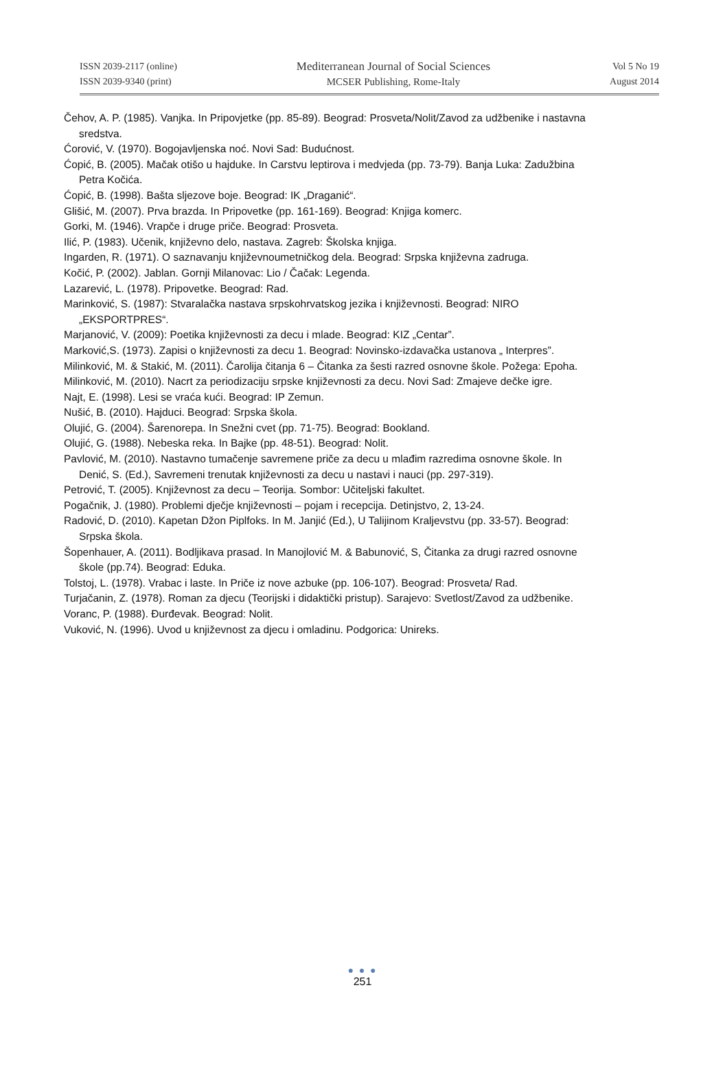ISSN 2039-2117 (online)
ISSN 2039-9340 (print)
Mediterranean Journal of Social Sciences
MCSER Publishing, Rome-Italy
Vol 5 No 19
August 2014
Čehov, A. P. (1985). Vanjka. In Pripovjetke (pp. 85-89). Beograd: Prosveta/Nolit/Zavod za udžbenike i nastavna sredstva.
Ćorović, V. (1970). Bogojavljenska noć. Novi Sad: Budućnost.
Ćopić, B. (2005). Mačak otišo u hajduke. In Carstvu leptirova i medvjeda (pp. 73-79). Banja Luka: Zadužbina Petra Kočića.
Ćopić, B. (1998). Bašta sljezove boje. Beograd: IK „Draganić“.
Glišić, M. (2007). Prva brazda. In Pripovetke (pp. 161-169). Beograd: Knjiga komerc.
Gorki, M. (1946). Vrapče i druge priče. Beograd: Prosveta.
Ilić, P. (1983). Učenik, književno delo, nastava. Zagreb: Školska knjiga.
Ingarden, R. (1971). O saznavanju književnoumetničkog dela. Beograd: Srpska književna zadruga.
Kočić, P. (2002). Jablan. Gornji Milanovac: Lio / Čačak: Legenda.
Lazarević, L. (1978). Pripovetke. Beograd: Rad.
Marinković, S. (1987): Stvaralačka nastava srpskohrvatskog jezika i književnosti. Beograd: NIRO „EKSPORTPRES“.
Marjanović, V. (2009): Poetika književnosti za decu i mlade. Beograd: KIZ „Centar”.
Marković,S. (1973). Zapisi o književnosti za decu 1. Beograd: Novinsko-izdavačka ustanova „ Interpres”.
Milinković, M. & Stakić, M. (2011). Čarolija čitanja 6 – Čitanka za šesti razred osnovne škole. Požega: Epoha.
Milinković, M. (2010). Nacrt za periodizaciju srpske književnosti za decu. Novi Sad: Zmajeve dečke igre.
Najt, E. (1998). Lesi se vraća kući. Beograd: IP Zemun.
Nušić, B. (2010). Hajduci. Beograd: Srpska škola.
Olujić, G. (2004). Šarenorepa. In Snežni cvet (pp. 71-75). Beograd: Bookland.
Olujić, G. (1988). Nebeska reka. In Bajke (pp. 48-51). Beograd: Nolit.
Pavlović, M. (2010). Nastavno tumačenje savremene priče za decu u mlađim razredima osnovne škole. In Denić, S. (Ed.), Savremeni trenutak književnosti za decu u nastavi i nauci (pp. 297-319).
Petrović, T. (2005). Književnost za decu – Teorija. Sombor: Učiteljski fakultet.
Pogačnik, J. (1980). Problemi dječje književnosti – pojam i recepcija. Detinjstvo, 2, 13-24.
Radović, D. (2010). Kapetan Džon Piplfoks. In M. Janjić (Ed.), U Talijinom Kraljevstvu (pp. 33-57). Beograd: Srpska škola.
Šopenhauer, A. (2011). Bodljikava prasad. In Manojlović M. & Babunović, S, Čitanka za drugi razred osnovne škole (pp.74). Beograd: Eduka.
Tolstoj, L. (1978). Vrabac i laste. In Priče iz nove azbuke (pp. 106-107). Beograd: Prosveta/ Rad.
Turjačanin, Z. (1978). Roman za djecu (Teorijski i didaktički pristup). Sarajevo: Svetlost/Zavod za udžbenike.
Voranc, P. (1988). Đurđevak. Beograd: Nolit.
Vuković, N. (1996). Uvod u književnost za djecu i omladinu. Podgorica: Unireks.
● ● ●
251